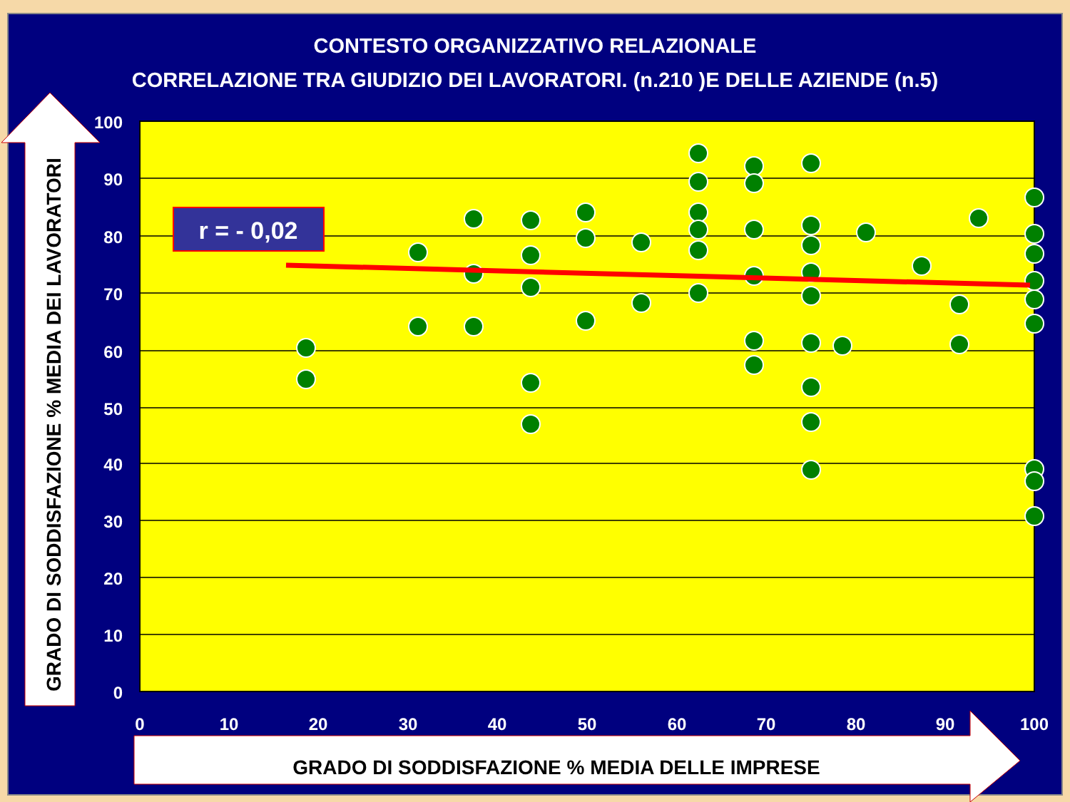CONTESTO ORGANIZZATIVO RELAZIONALE
CORRELAZIONE TRA GIUDIZIO DEI LAVORATORI. (n.210 )E DELLE AZIENDE (n.5)
GRADO DI SODDISFAZIONE % MEDIA DEI LAVORATORI
GRADO DI SODDISFAZIONE % MEDIA DELLE IMPRESE
100
90
80
70
60
50
40
30
20
10
0
0
10
20
30
40
50
60
70
80
90
100
r = - 0,02